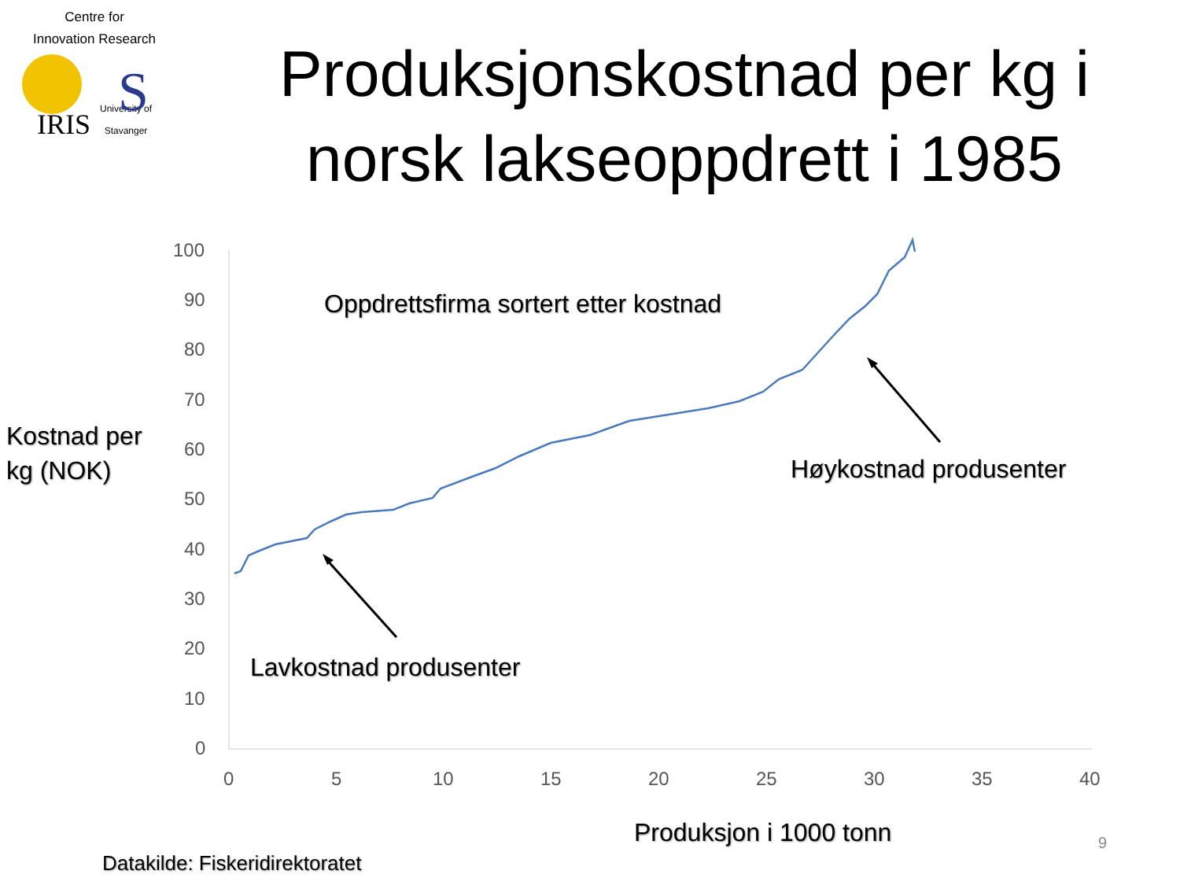Centre for
Innovation Research
IRIS University of
Stavanger
Produksjonskostnad per kg i norsk lakseoppdrett i 1985
S
100
90
80
70
60
50
40
30
20
10
0
0 5 10 15 20 25 30 35 40
Kostnad per
kg (NOK)
Oppdrettsfirma sortert etter kostnad
Høykostnad produsenter
Lavkostnad produsenter
Produksjon i 1000 tonn 9
Datakilde: Fiskeridirektoratet